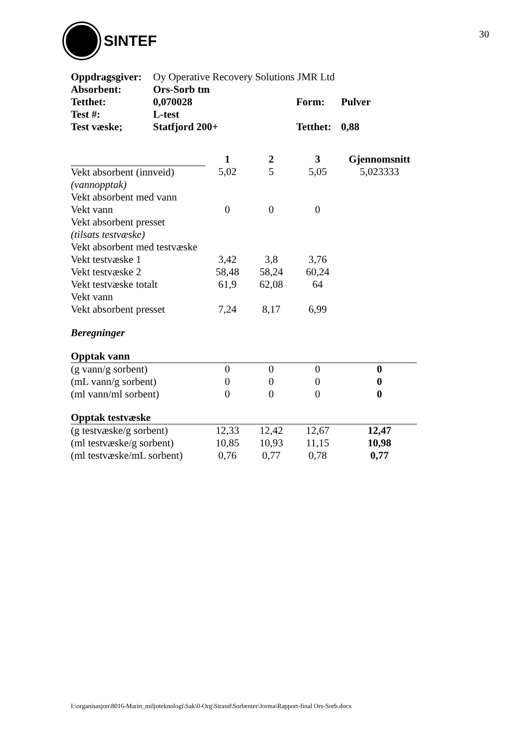SINTEF
30
| Oppdragsgiver: | Oy Operative Recovery Solutions JMR Ltd | | |
| Absorbent: | Ors-Sorb tm | | |
| Tetthet: | 0,070028 | Form: | Pulver |
| Test #: | L-test | | |
| Test væske; | Statfjord 200+ | Tetthet: | 0,88 |
| | 1 | 2 | 3 | Gjennomsnitt |
| Vekt absorbent (innveid) | 5,02 | 5 | 5,05 | 5,023333 |
| (vannopptak) | | | | |
| Vekt absorbent med vann | | | | |
| Vekt vann | 0 | 0 | 0 | |
| Vekt absorbent presset | | | | |
| (tilsats testvæske) | | | | |
| Vekt absorbent med testvæske | | | | |
| Vekt testvæske 1 | 3,42 | 3,8 | 3,76 | |
| Vekt testvæske 2 | 58,48 | 58,24 | 60,24 | |
| Vekt testvæske totalt | 61,9 | 62,08 | 64 | |
| Vekt vann | | | | |
| Vekt absorbent presset | 7,24 | 8,17 | 6,99 | |
| Beregninger | | | | |
| Opptak vann | | | | |
| (g vann/g sorbent) | 0 | 0 | 0 | 0 |
| (mL vann/g sorbent) | 0 | 0 | 0 | 0 |
| (ml vann/ml sorbent) | 0 | 0 | 0 | 0 |
| Opptak testvæske | | | | |
| (g testvæske/g sorbent) | 12,33 | 12,42 | 12,67 | 12,47 |
| (ml testvæske/g sorbent) | 10,85 | 10,93 | 11,15 | 10,98 |
| (ml testvæske/mL sorbent) | 0,76 | 0,77 | 0,78 | 0,77 |
I:\organisasjon\8016-Marin_miljoteknologi\Sak\0-Org\Strand\Sorbenter\Jorma\Rapport-final Ors-Sorb.docx